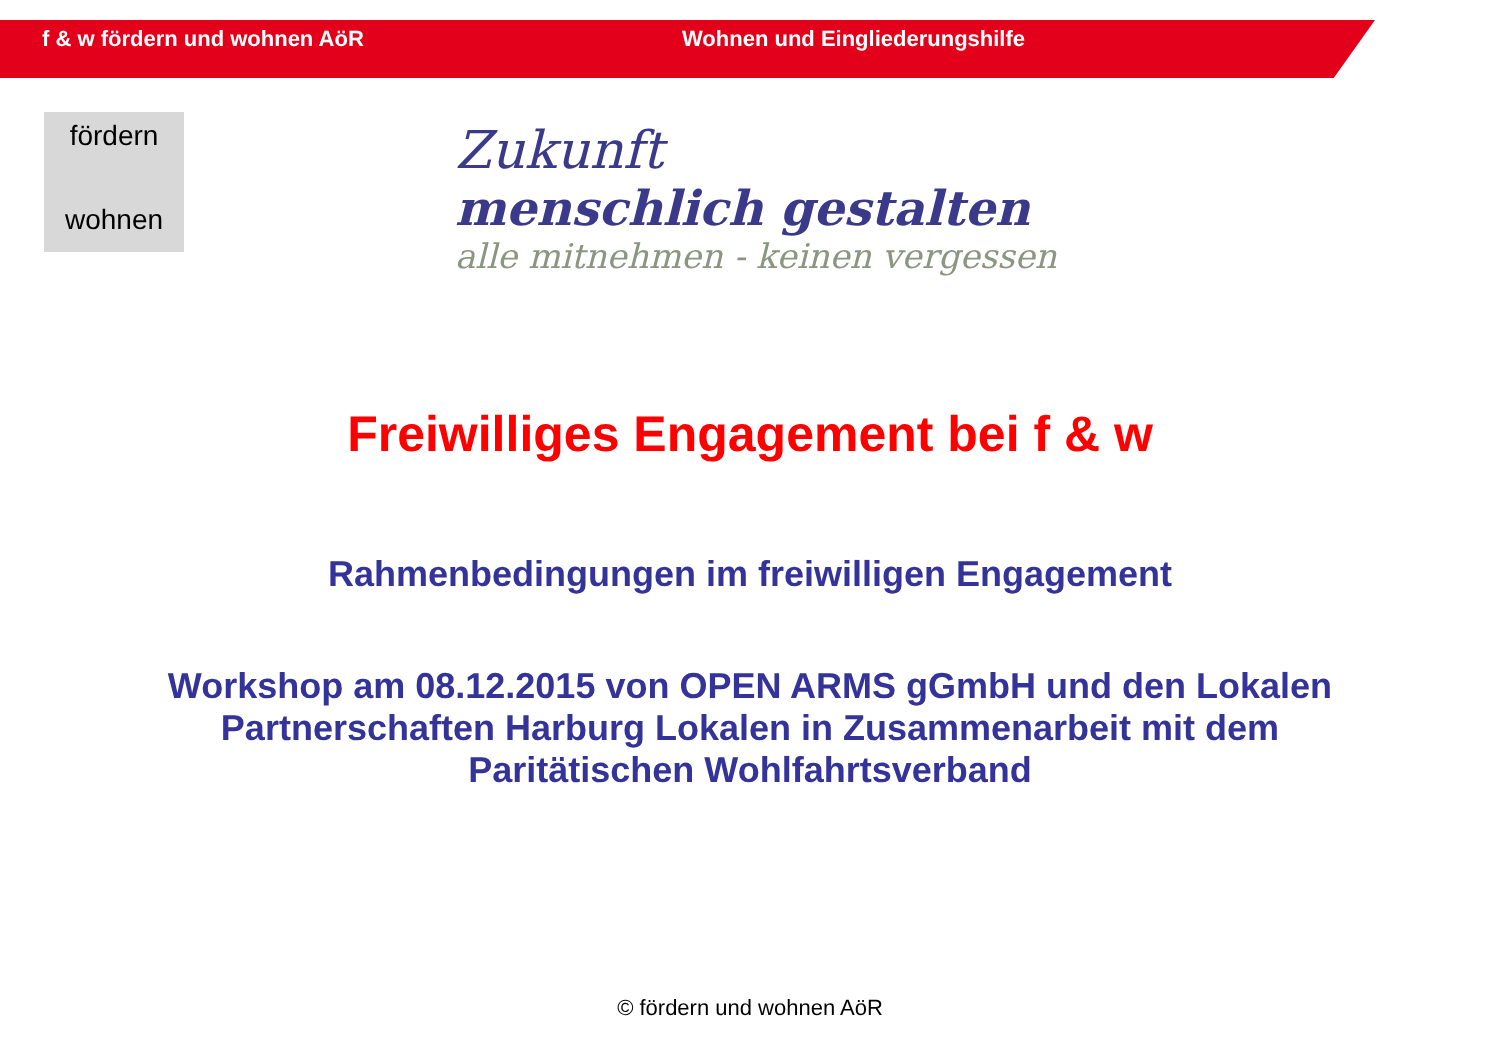f & w fördern und wohnen AöR Wohnen und Eingliederungshilfe
fördern
wohnen
Zukunft
menschlich gestalten
alle mitnehmen - keinen vergessen
Freiwilliges Engagement bei f & w
Rahmenbedingungen im freiwilligen Engagement
Workshop am 08.12.2015 von OPEN ARMS gGmbH und den Lokalen
Partnerschaften Harburg Lokalen in Zusammenarbeit mit dem
Paritätischen Wohlfahrtsverband
© fördern und wohnen AöR